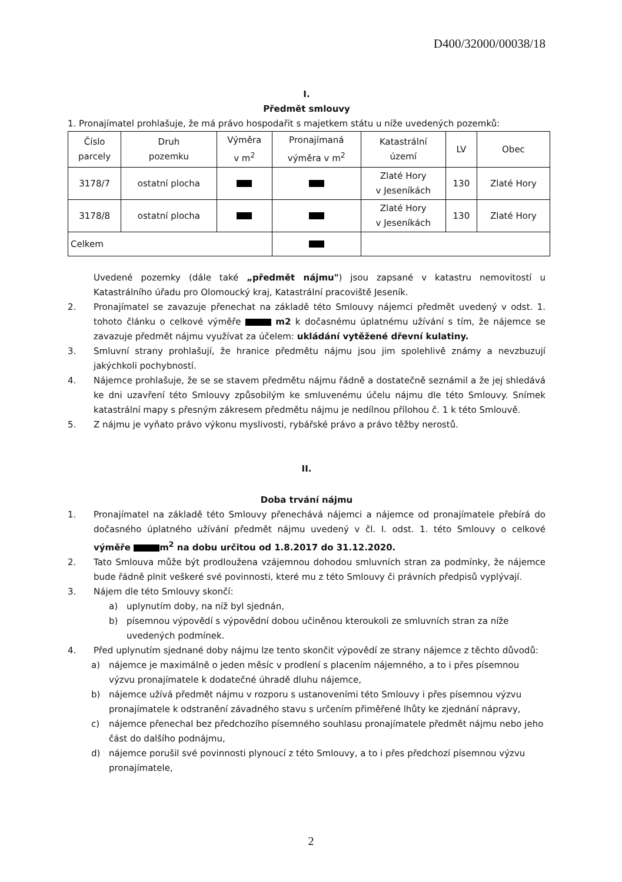D400/32000/00038/18
I.
Předmět smlouvy
1. Pronajímatel prohlašuje, že má právo hospodařit s majetkem státu u níže uvedených pozemků:
| Číslo parcely | Druh pozemku | Výměra v m<sup>2</sup> | Pronajímaná výměra v m<sup>2</sup> | Katastrální území | LV | Obec |
| 3178/7 | ostatní plocha | | | Zlaté Hory v Jeseníkách | 130 | Zlaté Hory |
| 3178/8 | ostatní plocha | | | Zlaté Hory v Jeseníkách | 130 | Zlaté Hory |
| Celkem | | | | | | |
Uvedené pozemky (dále také „předmět nájmu") jsou zapsané v katastru nemovitostí u Katastrálního úřadu pro Olomoucký kraj, Katastrální pracoviště Jeseník.
2. Pronajímatel se zavazuje přenechat na základě této Smlouvy nájemci předmět uvedený v odst. 1. tohoto článku o celkové výměře m2 k dočasnému úplatnému užívání s tím, že nájemce se zavazuje předmět nájmu využívat za účelem: ukládání vytěžené dřevní kulatiny.
3. Smluvní strany prohlašují, že hranice předmětu nájmu jsou jim spolehlivě známy a nevzbuzují jakýchkoli pochybností.
4. Nájemce prohlašuje, že se se stavem předmětu nájmu řádně a dostatečně seznámil a že jej shledává ke dni uzavření této Smlouvy způsobilým ke smluvenému účelu nájmu dle této Smlouvy. Snímek katastrální mapy s přesným zákresem předmětu nájmu je nedílnou přílohou č. 1 k této Smlouvě.
5. Z nájmu je vyňato právo výkonu myslivosti, rybářské právo a právo těžby nerostů.
II.
Doba trvání nájmu
1. Pronajímatel na základě této Smlouvy přenechává nájemci a nájemce od pronajímatele přebírá do dočasného úplatného užívání předmět nájmu uvedený v čl. I. odst. 1. této Smlouvy o celkové výměře m<sup>2</sup> na dobu určitou od 1.8.2017 do 31.12.2020.
2. Tato Smlouva může být prodloužena vzájemnou dohodou smluvních stran za podmínky, že nájemce bude řádně plnit veškeré své povinnosti, které mu z této Smlouvy či právních předpisů vyplývají.
3. Nájem dle této Smlouvy skončí:
a) uplynutím doby, na níž byl sjednán,
b) písemnou výpovědí s výpovědní dobou učiněnou kteroukoli ze smluvních stran za níže uvedených podmínek.
4. Před uplynutím sjednané doby nájmu lze tento skončit výpovědí ze strany nájemce z těchto důvodů:
a) nájemce je maximálně o jeden měsíc v prodlení s placením nájemného, a to i přes písemnou výzvu pronajímatele k dodatečné úhradě dluhu nájemce,
b) nájemce užívá předmět nájmu v rozporu s ustanoveními této Smlouvy i přes písemnou výzvu pronajímatele k odstranění závadného stavu s určením přiměřené lhůty ke zjednání nápravy,
c) nájemce přenechal bez předchozího písemného souhlasu pronajímatele předmět nájmu nebo jeho část do dalšího podnájmu,
d) nájemce porušil své povinnosti plynoucí z této Smlouvy, a to i přes předchozí písemnou výzvu pronajímatele,
2